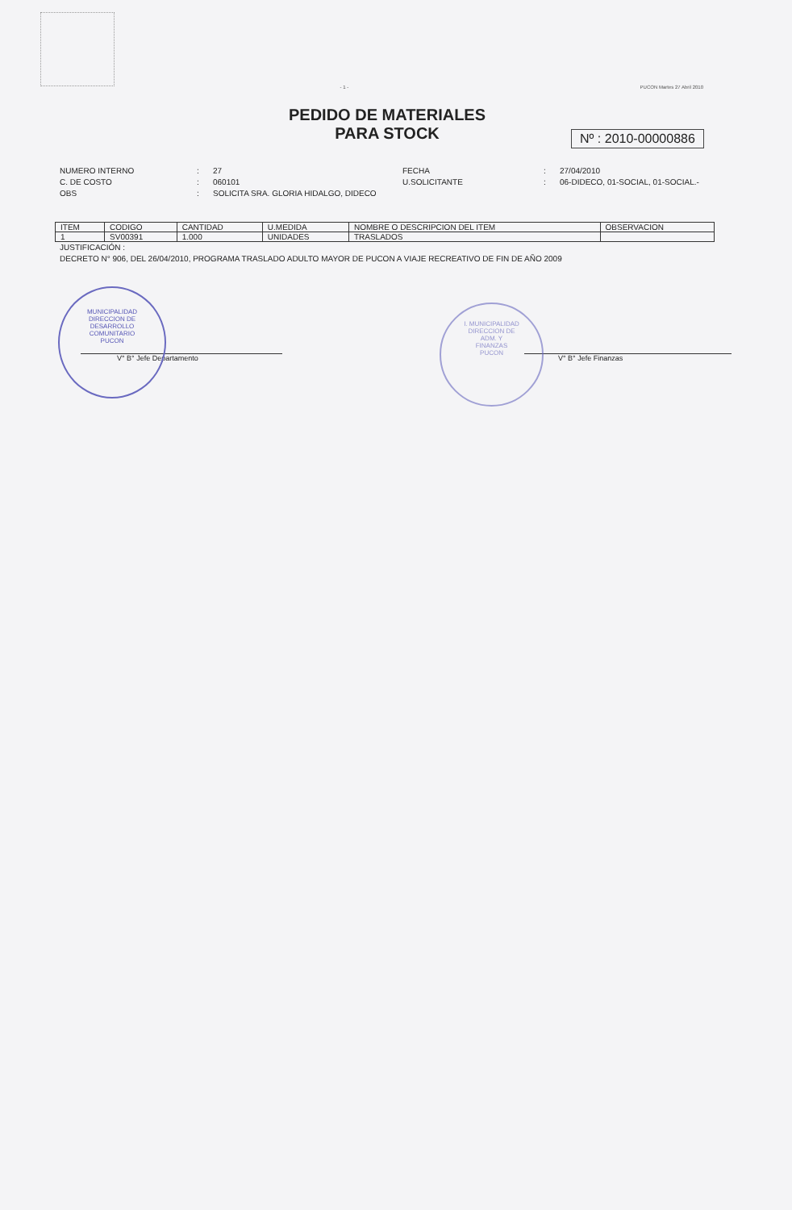- 1 - PUCON Martes 27 Abril 2010
PEDIDO DE MATERIALES
PARA STOCK
Nº : 2010-00000886
NUMERO INTERNO: 27 FECHA: 27/04/2010 C. DE COSTO: 060101 U.SOLICITANTE: 06-DIDECO, 01-SOCIAL, 01-SOCIAL.- OBS: SOLICITA SRA. GLORIA HIDALGO, DIDECO
| ITEM | CODIGO | CANTIDAD | U.MEDIDA | NOMBRE O DESCRIPCION DEL ITEM | OBSERVACION |
| --- | --- | --- | --- | --- | --- |
| 1 | SV00391 | 1.000 | UNIDADES | TRASLADOS | |
JUSTIFICACIÓN :
DECRETO N° 906, DEL 26/04/2010, PROGRAMA TRASLADO ADULTO MAYOR DE PUCON A VIAJE RECREATIVO DE FIN DE AÑO 2009
MUNICIPALIDAD
DIRECCION DE
DESARROLLO
COMUNITARIO
PUCON
I. MUNICIPALIDAD
DIRECCION DE
ADM. Y
FINANZAS
PUCON
V° B° Jefe Departamento V° B° Jefe Finanzas